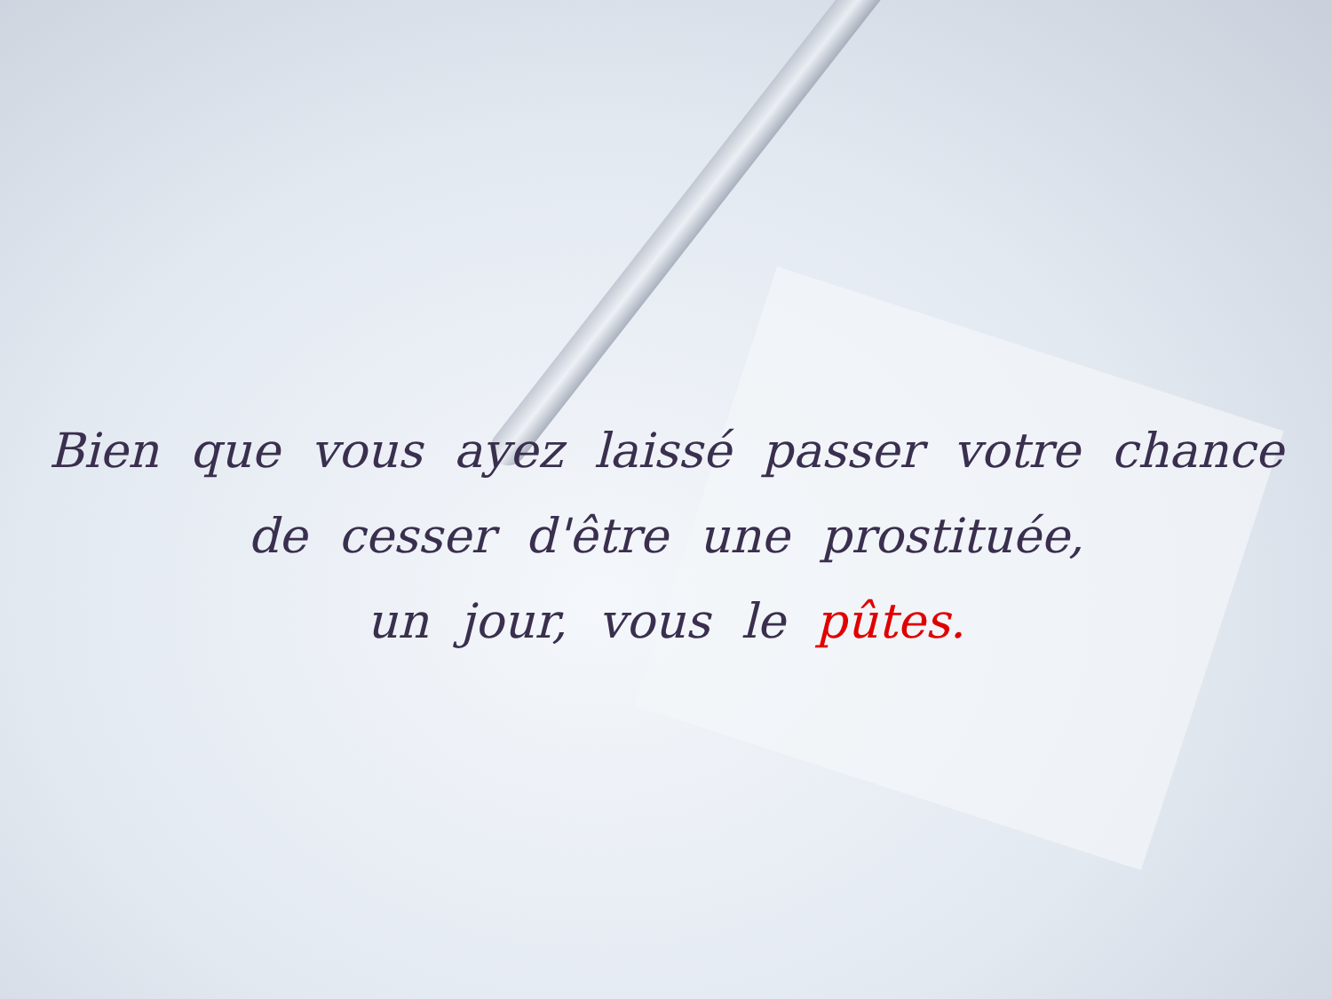Bien que vous ayez laissé passer votre chance
de cesser d'être une prostituée,
un jour, vous le pûtes.